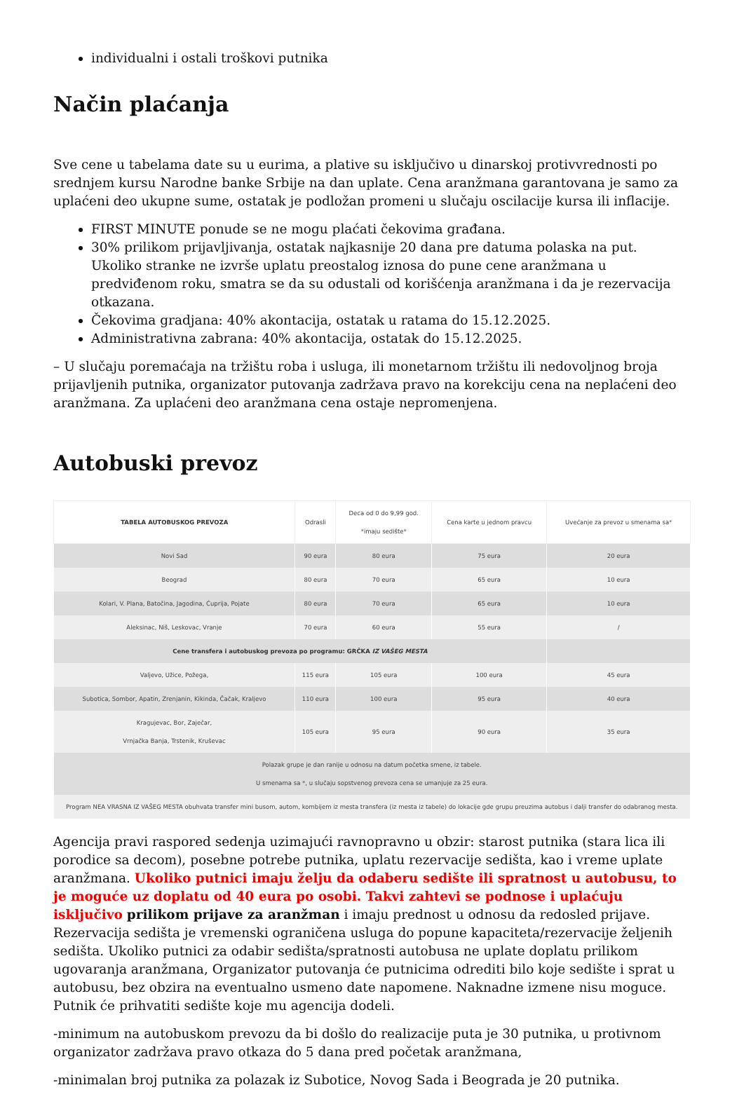individualni i ostali troškovi putnika
Način plaćanja
Sve cene u tabelama date su u eurima, a plative su isključivo u dinarskoj protivvrednosti po srednjem kursu Narodne banke Srbije na dan uplate. Cena aranžmana garantovana je samo za uplaćeni deo ukupne sume, ostatak je podložan promeni u slučaju oscilacije kursa ili inflacije.
FIRST MINUTE ponude se ne mogu plaćati čekovima građana.
30% prilikom prijavljivanja, ostatak najkasnije 20 dana pre datuma polaska na put. Ukoliko stranke ne izvrše uplatu preostalog iznosa do pune cene aranžmana u predviđenom roku, smatra se da su odustali od korišćenja aranžmana i da je rezervacija otkazana.
Čekovima gradjana: 40% akontacija, ostatak u ratama do 15.12.2025.
Administrativna zabrana: 40% akontacija, ostatak do 15.12.2025.
– U slučaju poremaćaja na tržištu roba i usluga, ili monetarnom tržištu ili nedovoljnog broja prijavljenih putnika, organizator putovanja zadržava pravo na korekciju cena na neplaćeni deo aranžmana. Za uplaćeni deo aranžmana cena ostaje nepromenjena.
Autobuski prevoz
| TABELA AUTOBUSKOG PREVOZA | Odrasli | Deca od 0 do 9,99 god. *imaju sedište* | Cena karte u jednom pravcu | Uvećanje za prevoz u smenama sa* |
| --- | --- | --- | --- | --- |
| Novi Sad | 90 eura | 80 eura | 75 eura | 20 eura |
| Beograd | 80 eura | 70 eura | 65 eura | 10 eura |
| Kolari, V. Plana, Batočina, Jagodina, Ćuprija, Pojate | 80 eura | 70 eura | 65 eura | 10 eura |
| Aleksinac, Niš, Leskovac, Vranje | 70 eura | 60 eura | 55 eura | / |
| Cene transfera i autobuskog prevoza po programu: GRČKA IZ VAŠEG MESTA | | | | |
| Valjevo, Užice, Požega, | 115 eura | 105 eura | 100 eura | 45 eura |
| Subotica, Sombor, Apatin, Zrenjanin, Kikinda, Čačak, Kraljevo | 110 eura | 100 eura | 95 eura | 40 eura |
| Kragujevac, Bor, Zaječar, Vrnjačka Banja, Trstenik, Kruševac | 105 eura | 95 eura | 90 eura | 35 eura |
| Polazak grupe je dan ranije u odnosu na datum početka smene, iz tabele. U smenama sa *, u slučaju sopstvenog prevoza cena se umanjuje za 25 eura. | | | | |
| Program NEA VRASNA IZ VAŠEG MESTA obuhvata transfer mini busom, autom, kombijem iz mesta transfera (iz mesta iz tabele) do lokacije gde grupu preuzima autobus i dalji transfer do odabranog mesta. | | | | |
Agencija pravi raspored sedenja uzimajući ravnopravno u obzir: starost putnika (stara lica ili porodice sa decom), posebne potrebe putnika, uplatu rezervacije sedišta, kao i vreme uplate aranžmana. Ukoliko putnici imaju želju da odaberu sedište ili spratnost u autobusu, to je moguće uz doplatu od 40 eura po osobi. Takvi zahtevi se podnose i uplaćuju isključivo prilikom prijave za aranžman i imaju prednost u odnosu da redosled prijave. Rezervacija sedišta je vremenski ograničena usluga do popune kapaciteta/rezervacije željenih sedišta. Ukoliko putnici za odabir sedišta/spratnosti autobusa ne uplate doplatu prilikom ugovaranja aranžmana, Organizator putovanja će putnicima odrediti bilo koje sedište i sprat u autobusu, bez obzira na eventualno usmeno date napomene. Naknadne izmene nisu moguce. Putnik će prihvatiti sedište koje mu agencija dodeli.
-minimum na autobuskom prevozu da bi došlo do realizacije puta je 30 putnika, u protivnom organizator zadržava pravo otkaza do 5 dana pred početak aranžmana,
-minimalan broj putnika za polazak iz Subotice, Novog Sada i Beograda je 20 putnika.